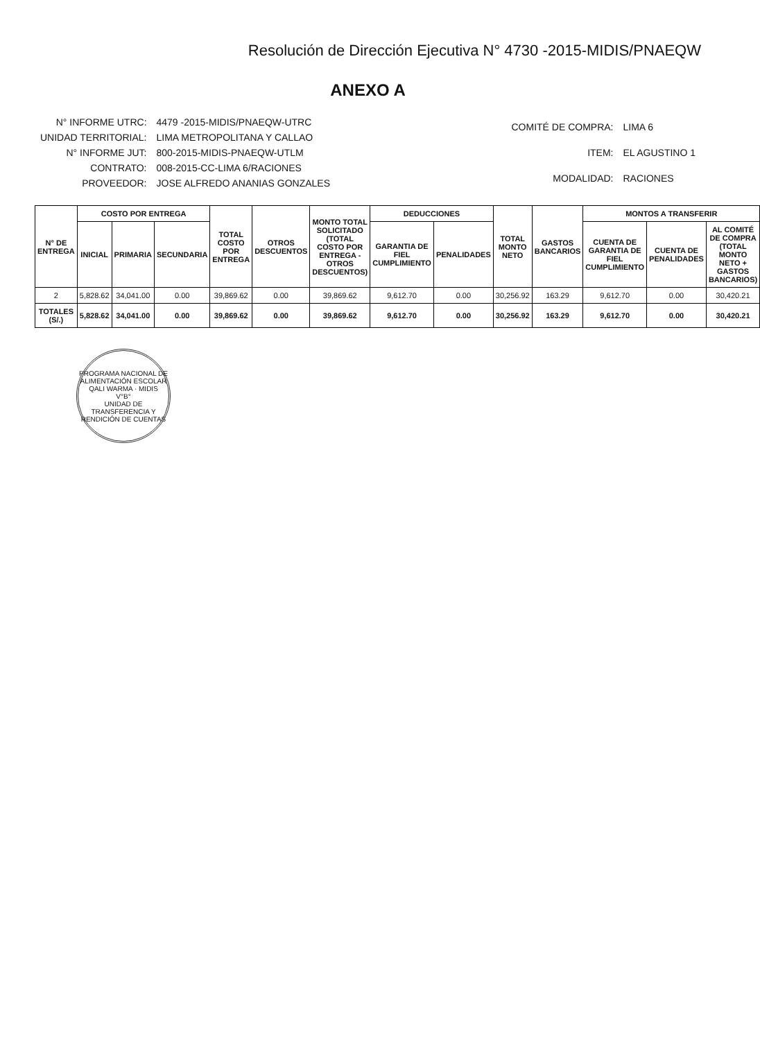Resolución de Dirección Ejecutiva N° 4730 -2015-MIDIS/PNAEQW
ANEXO A
| N° INFORME UTRC: | 4479 -2015-MIDIS/PNAEQW-UTRC |
| UNIDAD TERRITORIAL: | LIMA METROPOLITANA Y CALLAO |
| N° INFORME JUT: | 800-2015-MIDIS-PNAEQW-UTLM |
| CONTRATO: | 008-2015-CC-LIMA 6/RACIONES |
| PROVEEDOR: | JOSE ALFREDO ANANIAS GONZALES |
| COMITÉ DE COMPRA: | LIMA 6 |
| ITEM: | EL AGUSTINO 1 |
| MODALIDAD: | RACIONES |
| N° DE ENTREGA | COSTO POR ENTREGA | | | TOTAL COSTO POR ENTREGA | OTROS DESCUENTOS | MONTO TOTAL SOLICITADO (TOTAL COSTO POR ENTREGA - OTROS DESCUENTOS) | DEDUCCIONES | | TOTAL MONTO NETO | GASTOS BANCARIOS | MONTOS A TRANSFERIR | | |
| --- | --- | --- | --- | --- | --- | --- | --- | --- | --- | --- | --- | --- | --- |
| | INICIAL | PRIMARIA | SECUNDARIA | | | | GARANTIA DE FIEL CUMPLIMIENTO | PENALIDADES | | | CUENTA DE GARANTIA DE FIEL CUMPLIMIENTO | CUENTA DE PENALIDADES | AL COMITÉ DE COMPRA (TOTAL MONTO NETO + GASTOS BANCARIOS) |
| 2 | 5,828.62 | 34,041.00 | 0.00 | 39,869.62 | 0.00 | 39,869.62 | 9,612.70 | 0.00 | 30,256.92 | 163.29 | 9,612.70 | 0.00 | 30,420.21 |
| TOTALES (S/.) | 5,828.62 | 34,041.00 | 0.00 | 39,869.62 | 0.00 | 39,869.62 | 9,612.70 | 0.00 | 30,256.92 | 163.29 | 9,612.70 | 0.00 | 30,420.21 |
PROGRAMA NACIONAL DE ALIMENTACIÓN ESCOLAR QALI WARMA · MIDIS
V°B°
UNIDAD DE TRANSFERENCIA Y RENDICIÓN DE CUENTAS